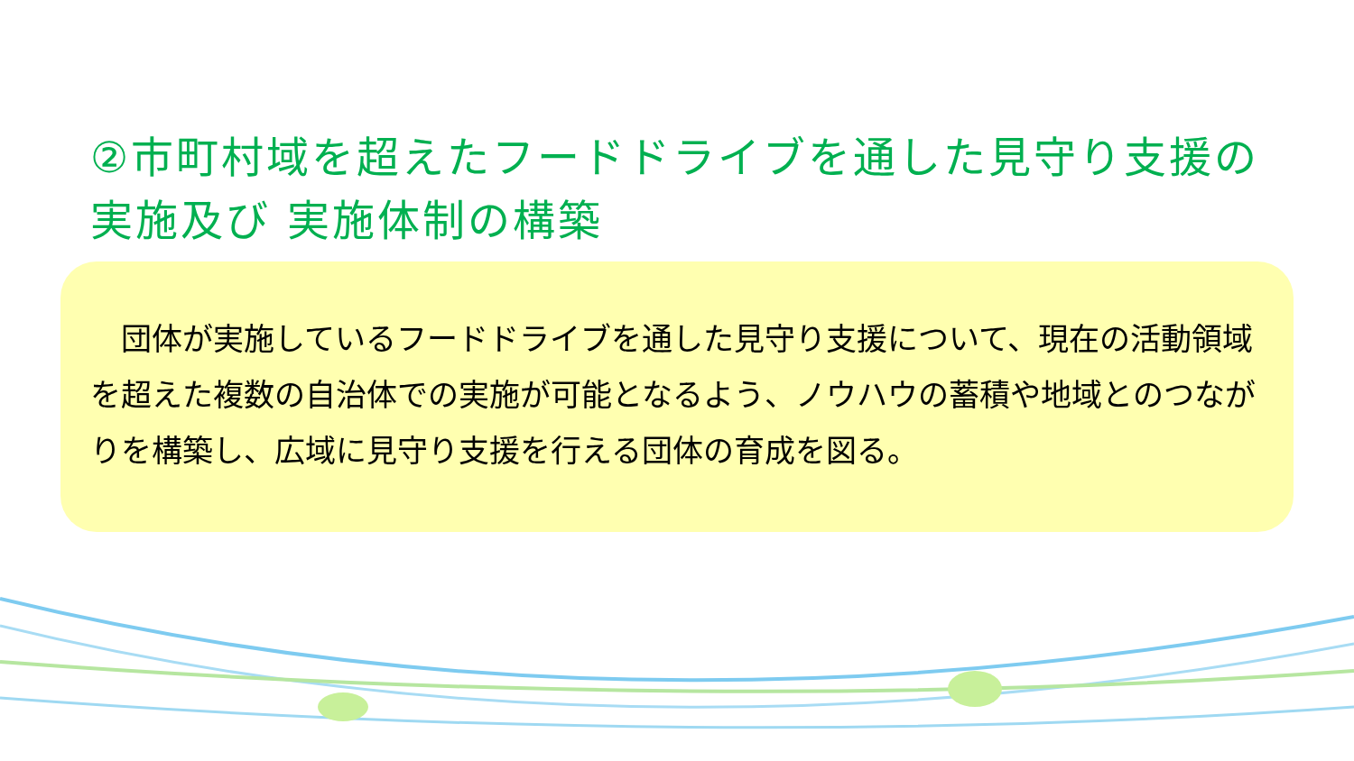②市町村域を超えたフードドライブを通した見守り支援の
実施及び 実施体制の構築
　団体が実施しているフードドライブを通した見守り支援について、現在の活動領域を超えた複数の自治体での実施が可能となるよう、ノウハウの蓄積や地域とのつながりを構築し、広域に見守り支援を行える団体の育成を図る。